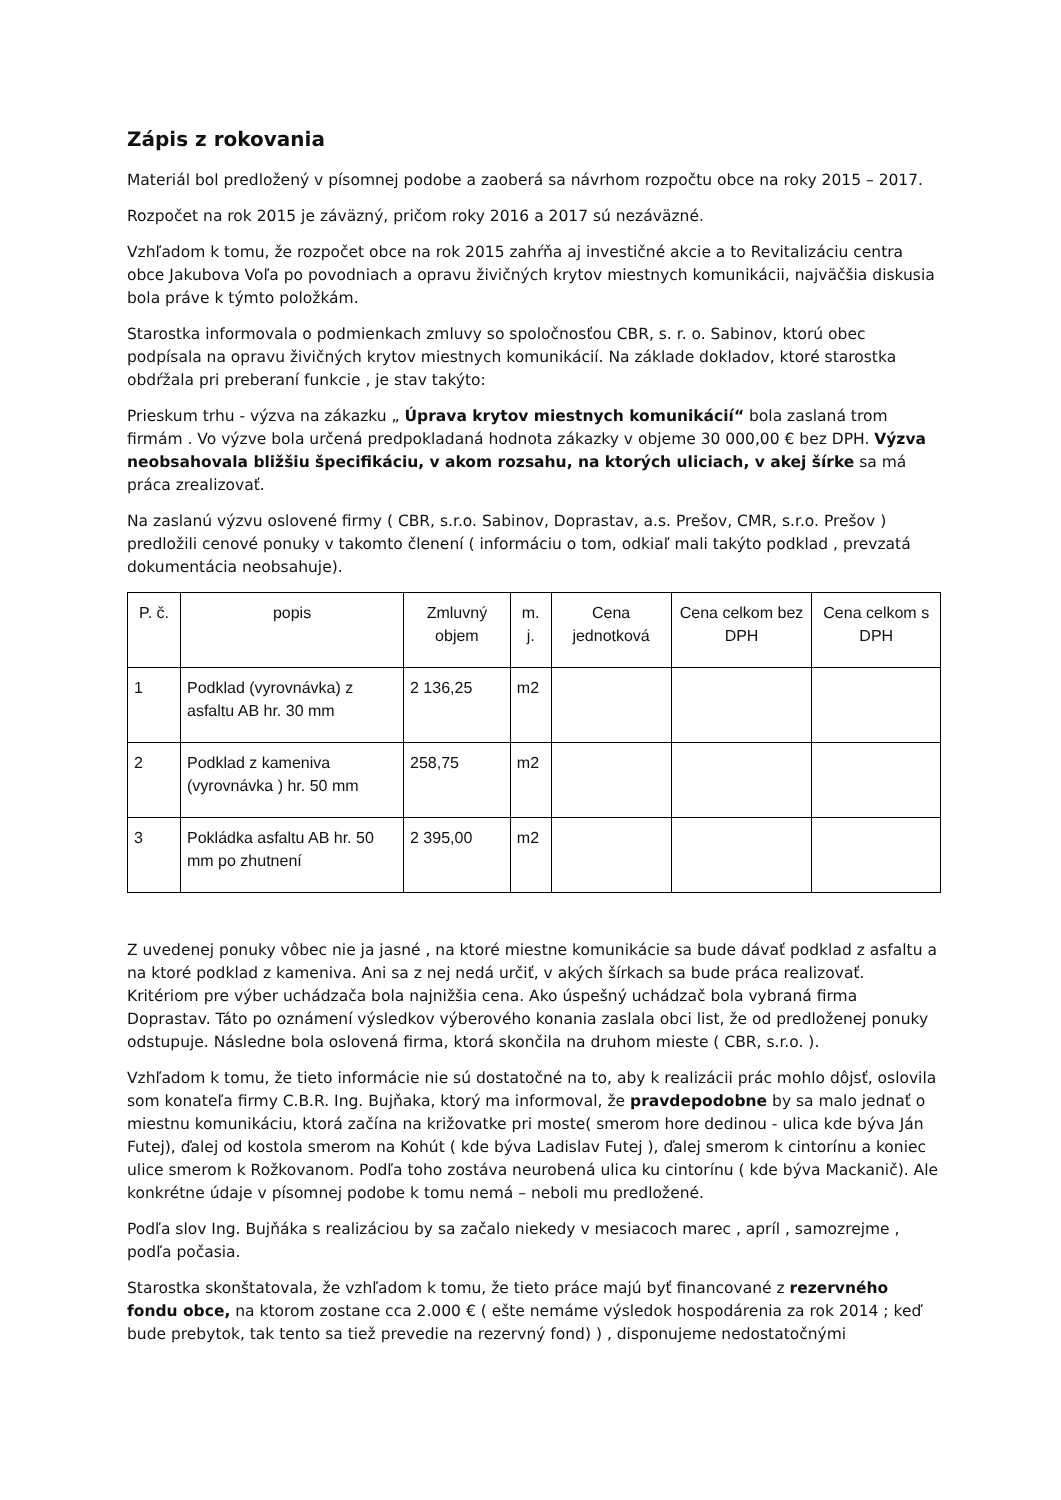Zápis z rokovania
Materiál bol predložený v písomnej podobe a zaoberá sa návrhom rozpočtu obce na roky 2015 – 2017.
Rozpočet na rok 2015 je záväzný, pričom roky 2016 a 2017 sú nezáväzné.
Vzhľadom k tomu, že rozpočet obce na rok 2015 zahŕňa aj investičné akcie a to Revitalizáciu centra obce Jakubova Voľa po povodniach a opravu živičných krytov miestnych komunikácii, najväčšia diskusia bola práve k týmto položkám.
Starostka informovala o podmienkach zmluvy so spoločnosťou CBR, s. r. o. Sabinov, ktorú obec podpísala na opravu živičných krytov miestnych komunikácií. Na základe dokladov, ktoré starostka obdŕžala pri preberaní funkcie , je stav takýto:
Prieskum trhu - výzva na zákazku „ Úprava krytov miestnych komunikácií“ bola zaslaná trom firmám . Vo výzve bola určená predpokladaná hodnota zákazky v objeme 30 000,00 € bez DPH. Výzva neobsahovala bližšiu špecifikáciu, v akom rozsahu, na ktorých uliciach, v akej šírke sa má práca zrealizovať.
Na zaslanú výzvu oslovené firmy ( CBR, s.r.o. Sabinov, Doprastav, a.s. Prešov, CMR, s.r.o. Prešov ) predložili cenové ponuky v takomto členení ( informáciu o tom, odkiaľ mali takýto podklad , prevzatá dokumentácia neobsahuje).
| P. č. | popis | Zmluvný objem | m. j. | Cena jednotková | Cena celkom bez DPH | Cena celkom s DPH |
| --- | --- | --- | --- | --- | --- | --- |
| 1 | Podklad (vyrovnávka) z asfaltu AB hr. 30 mm | 2 136,25 | m2 | | | |
| 2 | Podklad z kameniva (vyrovnávka ) hr. 50 mm | 258,75 | m2 | | | |
| 3 | Pokládka asfaltu AB hr. 50 mm po zhutnení | 2 395,00 | m2 | | | |
Z uvedenej ponuky vôbec nie ja jasné , na ktoré miestne komunikácie sa bude dávať podklad z asfaltu a na ktoré podklad z kameniva. Ani sa z nej nedá určiť, v akých šírkach sa bude práca realizovať. Kritériom pre výber uchádzača bola najnižšia cena. Ako úspešný uchádzač bola vybraná firma Doprastav. Táto po oznámení výsledkov výberového konania zaslala obci list, že od predloženej ponuky odstupuje. Následne bola oslovená firma, ktorá skončila na druhom mieste ( CBR, s.r.o. ).
Vzhľadom k tomu, že tieto informácie nie sú dostatočné na to, aby k realizácii prác mohlo dôjsť, oslovila som konateľa firmy C.B.R. Ing. Bujňaka, ktorý ma informoval, že pravdepodobne by sa malo jednať o miestnu komunikáciu, ktorá začína na križovatke pri moste( smerom hore dedinou - ulica kde býva Ján Futej), ďalej od kostola smerom na Kohút ( kde býva Ladislav Futej ), ďalej smerom k cintorínu a koniec ulice smerom k Rožkovanom. Podľa toho zostáva neurobená ulica ku cintorínu ( kde býva Mackanič). Ale konkrétne údaje v písomnej podobe k tomu nemá – neboli mu predložené.
Podľa slov Ing. Bujňáka s realizáciou by sa začalo niekedy v mesiacoch marec , apríl , samozrejme , podľa počasia.
Starostka skonštatovala, že vzhľadom k tomu, že tieto práce majú byť financované z rezervného fondu obce, na ktorom zostane cca 2.000 € ( ešte nemáme výsledok hospodárenia za rok 2014 ; keď bude prebytok, tak tento sa tiež prevedie na rezervný fond) ) , disponujeme nedostatočnými